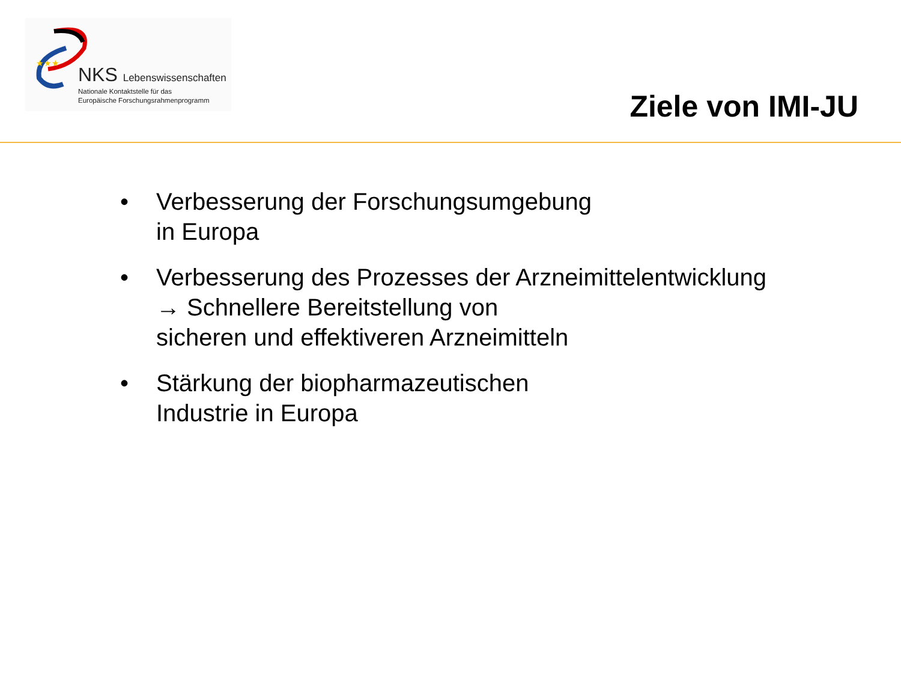★★★
NKS Lebenswissenschaften
Nationale Kontaktstelle für das
Europäische Forschungsrahmenprogramm
Ziele von IMI-JU
• Verbesserung der Forschungsumgebung
in Europa
• Verbesserung des Prozesses der Arzneimittelentwicklung
→ Schnellere Bereitstellung von
sicheren und effektiveren Arzneimitteln
• Stärkung der biopharmazeutischen
Industrie in Europa